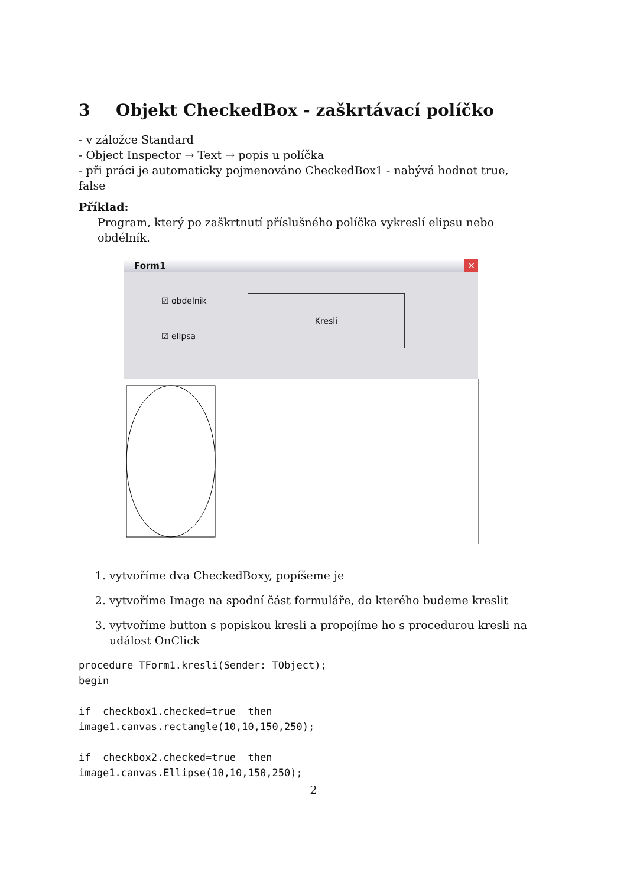3 Objekt CheckedBox - zaškrtávací políčko
- v záložce Standard
- Object Inspector → Text → popis u políčka
- při práci je automaticky pojmenováno CheckedBox1 - nabývá hodnot true, false
Příklad:
Program, který po zaškrtnutí příslušného políčka vykreslí elipsu nebo obdélník.
Form1 ✕
☑ obdelnik
☑ elipsa
Kresli
1. vytvoříme dva CheckedBoxy, popíšeme je
2. vytvoříme Image na spodní část formuláře, do kterého budeme kreslit
3. vytvoříme button s popiskou kresli a propojíme ho s procedurou kresli na událost OnClick
procedure TForm1.kresli(Sender: TObject);
begin

if  checkbox1.checked=true  then
image1.canvas.rectangle(10,10,150,250);

if  checkbox2.checked=true  then
image1.canvas.Ellipse(10,10,150,250);
2